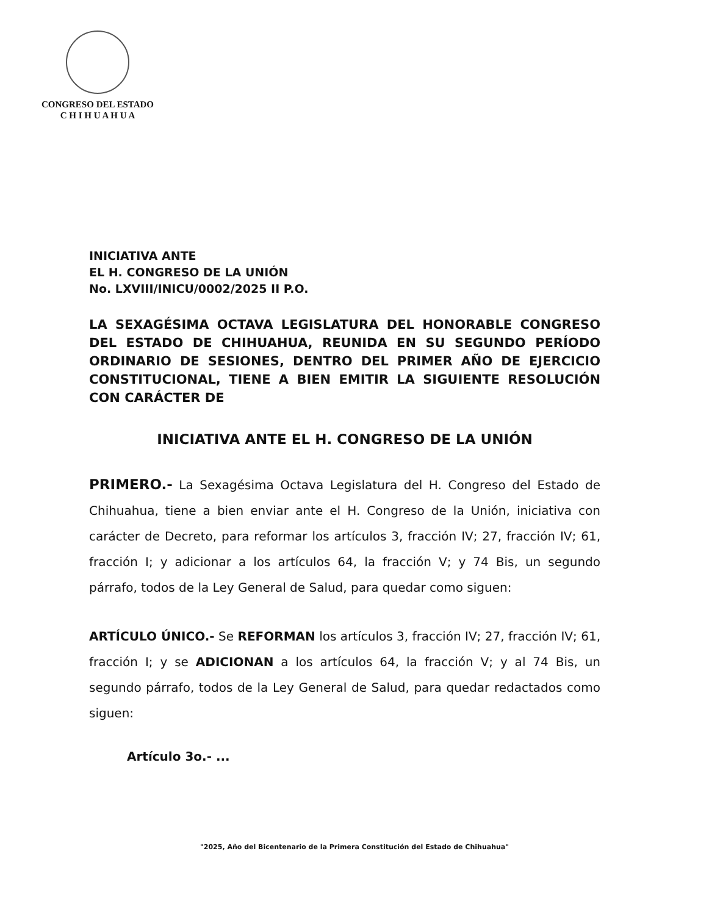CONGRESO DEL ESTADO
C H I H U A H U A
INICIATIVA ANTE
EL H. CONGRESO DE LA UNIÓN
No. LXVIII/INICU/0002/2025 II P.O.
LA SEXAGÉSIMA OCTAVA LEGISLATURA DEL HONORABLE CONGRESO DEL ESTADO DE CHIHUAHUA, REUNIDA EN SU SEGUNDO PERÍODO ORDINARIO DE SESIONES, DENTRO DEL PRIMER AÑO DE EJERCICIO CONSTITUCIONAL, TIENE A BIEN EMITIR LA SIGUIENTE RESOLUCIÓN CON CARÁCTER DE
INICIATIVA ANTE EL H. CONGRESO DE LA UNIÓN
PRIMERO.- La Sexagésima Octava Legislatura del H. Congreso del Estado de Chihuahua, tiene a bien enviar ante el H. Congreso de la Unión, iniciativa con carácter de Decreto, para reformar los artículos 3, fracción IV; 27, fracción IV; 61, fracción I; y adicionar a los artículos 64, la fracción V; y 74 Bis, un segundo párrafo, todos de la Ley General de Salud, para quedar como siguen:
ARTÍCULO ÚNICO.- Se REFORMAN los artículos 3, fracción IV; 27, fracción IV; 61, fracción I; y se ADICIONAN a los artículos 64, la fracción V; y al 74 Bis, un segundo párrafo, todos de la Ley General de Salud, para quedar redactados como siguen:
Artículo 3o.- ...
"2025, Año del Bicentenario de la Primera Constitución del Estado de Chihuahua"